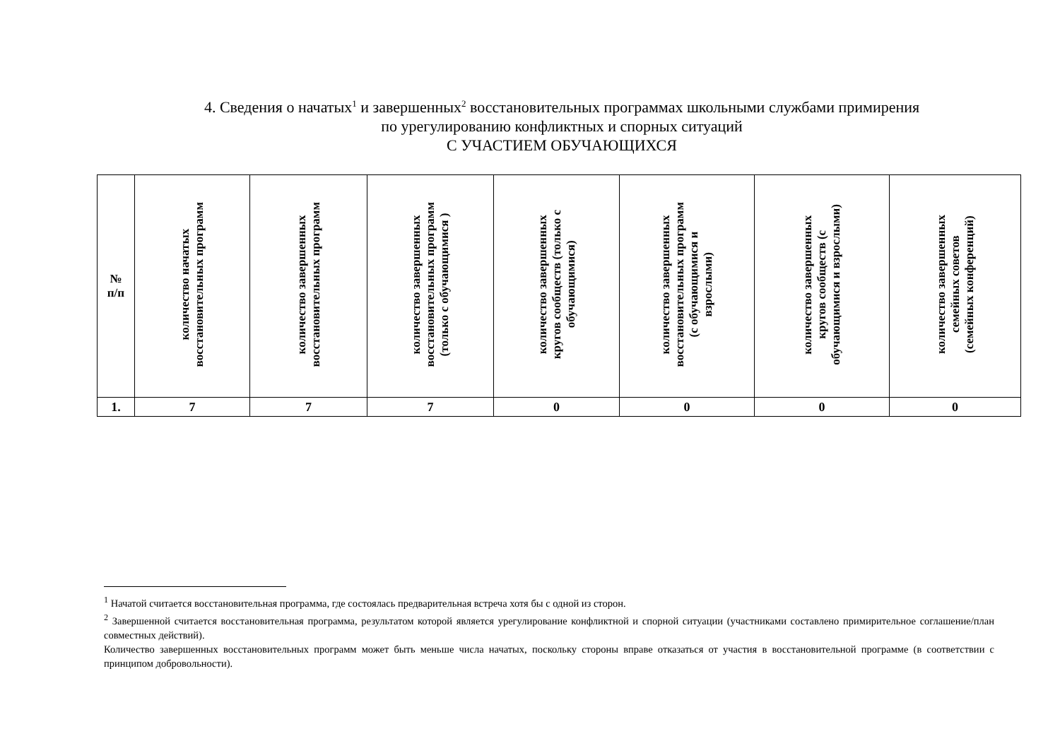4. Сведения о начатых<sup>1</sup> и завершенных<sup>2</sup> восстановительных программах школьными службами примирения
по урегулированию конфликтных и спорных ситуаций
С УЧАСТИЕМ ОБУЧАЮЩИХСЯ
| № п/п | количество начатых восстановительных программ | количество завершенных восстановительных программ | количество завершенных восстановительных программ (только с обучающимися ) | количество завершенных кругов сообществ (только с обучающимися) | количество завершенных восстановительных программ (с обучающимися и взрослыми) | количество завершенных кругов сообществ (с обучающимися и взрослыми) | количество завершенных семейных советов (семейных конференций) |
| --- | --- | --- | --- | --- | --- | --- | --- |
| 1. | 7 | 7 | 7 | 0 | 0 | 0 | 0 |
<sup>1</sup> Начатой считается восстановительная программа, где состоялась предварительная встреча хотя бы с одной из сторон.
<sup>2</sup> Завершенной считается восстановительная программа, результатом которой является урегулирование конфликтной и спорной ситуации (участниками составлено примирительное соглашение/план совместных действий).
Количество завершенных восстановительных программ может быть меньше числа начатых, поскольку стороны вправе отказаться от участия в восстановительной программе (в соответствии с принципом добровольности).